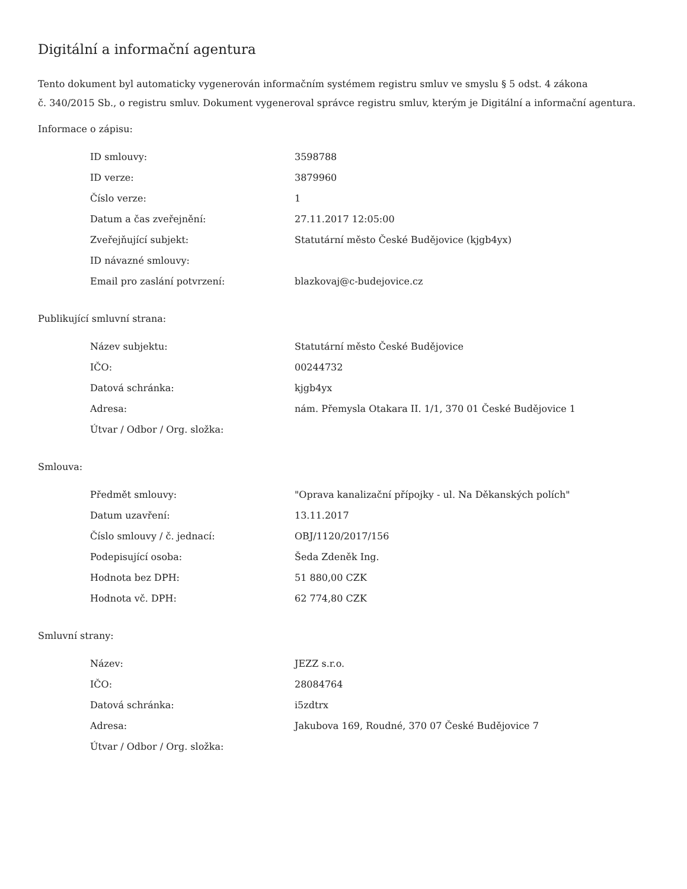Digitální a informační agentura
Tento dokument byl automaticky vygenerován informačním systémem registru smluv ve smyslu § 5 odst. 4 zákona
č. 340/2015 Sb., o registru smluv. Dokument vygeneroval správce registru smluv, kterým je Digitální a informační agentura.
Informace o zápisu:
| ID smlouvy: | 3598788 |
| ID verze: | 3879960 |
| Číslo verze: | 1 |
| Datum a čas zveřejnění: | 27.11.2017 12:05:00 |
| Zveřejňující subjekt: | Statutární město České Budějovice (kjgb4yx) |
| ID návazné smlouvy: | |
| Email pro zaslání potvrzení: | blazkovaj@c-budejovice.cz |
Publikující smluvní strana:
| Název subjektu: | Statutární město České Budějovice |
| IČO: | 00244732 |
| Datová schránka: | kjgb4yx |
| Adresa: | nám. Přemysla Otakara II. 1/1, 370 01 České Budějovice 1 |
| Útvar / Odbor / Org. složka: | |
Smlouva:
| Předmět smlouvy: | "Oprava kanalizační přípojky - ul. Na Děkanských polích" |
| Datum uzavření: | 13.11.2017 |
| Číslo smlouvy / č. jednací: | OBJ/1120/2017/156 |
| Podepisující osoba: | Šeda Zdeněk Ing. |
| Hodnota bez DPH: | 51 880,00 CZK |
| Hodnota vč. DPH: | 62 774,80 CZK |
Smluvní strany:
| Název: | JEZZ s.r.o. |
| IČO: | 28084764 |
| Datová schránka: | i5zdtrx |
| Adresa: | Jakubova 169, Roudné, 370 07 České Budějovice 7 |
| Útvar / Odbor / Org. složka: | |